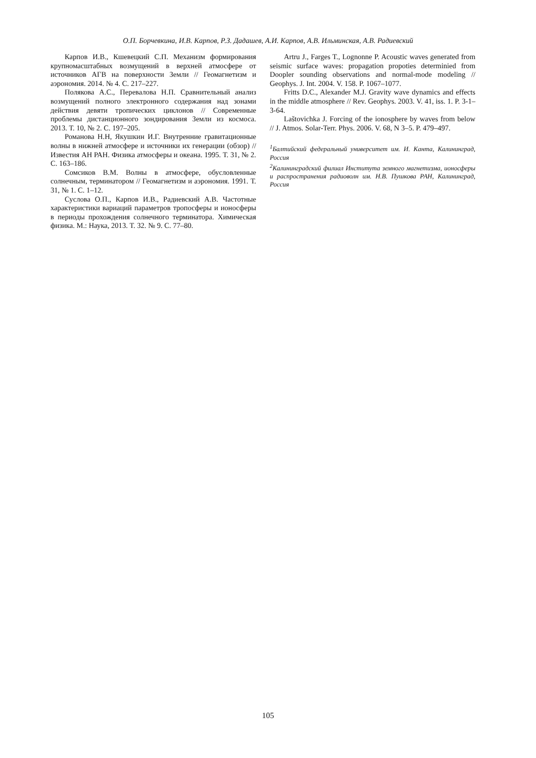О.П. Борчевкина, И.В. Карпов, Р.З. Дадашев, А.И. Карпов, А.В. Ильминская, А.В. Радиевский
Карпов И.В., Кшевецкий С.П. Механизм формирования крупномасштабных возмущений в верхней атмосфере от источников АГВ на поверхности Земли // Геомагнетизм и аэрономия. 2014. № 4. С. 217–227.
Полякова А.С., Перевалова Н.П. Сравнительный анализ возмущений полного электронного содержания над зонами действия девяти тропических циклонов // Современные проблемы дистанционного зондирования Земли из космоса. 2013. Т. 10, № 2. С. 197–205.
Романова Н.Н, Якушкин И.Г. Внутренние гравитационные волны в нижней атмосфере и источники их генерации (обзор) // Известия АН РАН. Физика атмосферы и океана. 1995. Т. 31, № 2. С. 163–186.
Сомсиков В.М. Волны в атмосфере, обусловленные солнечным, терминатором // Геомагнетизм и аэрономия. 1991. Т. 31, № 1. С. 1–12.
Суслова О.П., Карпов И.В., Радиевский А.В. Частотные характеристики вариаций параметров тропосферы и ионосферы в периоды прохождения солнечного терминатора. Химическая физика. М.: Наука, 2013. Т. 32. № 9. С. 77–80.
Artru J., Farges T., Lognonne P. Acoustic waves generated from seismic surface waves: propagation propoties determinied from Doopler sounding observations and normal-mode modeling // Geophys. J. Int. 2004. V. 158. P. 1067–1077.
Fritts D.C., Alexander M.J. Gravity wave dynamics and effects in the middle atmosphere // Rev. Geophys. 2003. V. 41, iss. 1. P. 3-1–3-64.
Laštovichka J. Forcing of the ionosphere by waves from below // J. Atmos. Solar-Terr. Phys. 2006. V. 68, N 3–5. P. 479–497.
<sup>1</sup> Балтийский федеральный университет им. И. Канта, Калининград, Россия
<sup>2</sup> Калининградский филиал Института земного магнетизма, ионосферы и распространения радиоволн им. Н.В. Пушкова РАН, Калининград, Россия
105